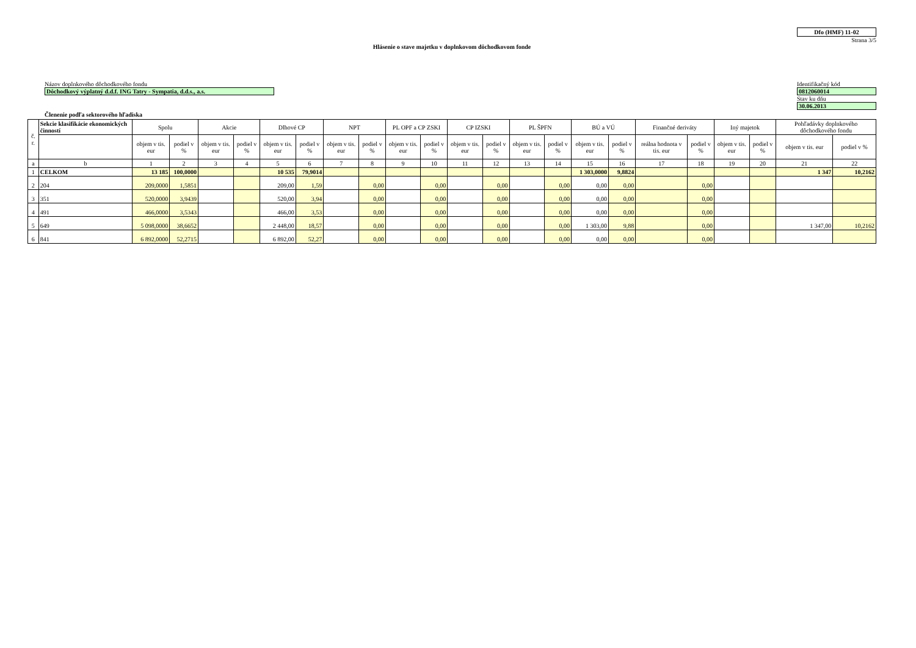Dfo (HMF) 11-02
Strana 3/5
Hlásenie o stave majetku v doplnkovom dôchodkovom fonde
Názov doplnkového dôchodkového fondu
Dôchodkový výplatný d.d.f. ING Tatry - Sympatia, d.d.s., a.s.
Identifikačný kód
0812060014
Stav ku dňu
30.06.2013
Členenie podľa sektorového hľadiska
| č. r. | Sekcie klasifikácie ekonomických činností | Spolu | | Akcie | | Dlhové CP | | NPT | | PL OPF a CP ZSKI | | CP IZSKI | | PL ŠPFN | | BÚ a VÚ | | Finančné deriváty | | Iný majetok | | Pohľadávky doplnkového dôchodkového fondu | |
| --- | --- | --- | --- | --- | --- | --- | --- | --- | --- | --- | --- | --- | --- | --- | --- | --- | --- | --- | --- | --- | --- | --- | --- |
| | | objem v tis. eur | podiel v % | objem v tis. eur | podiel v % | objem v tis. eur | podiel v % | objem v tis. eur | podiel v % | objem v tis. eur | podiel v % | objem v tis. eur | podiel v % | objem v tis. eur | podiel v % | objem v tis. eur | podiel v % | reálna hodnota v tis. eur | podiel v % | objem v tis. eur | podiel v % | objem v tis. eur | podiel v % |
| a | b | 1 | 2 | 3 | 4 | 5 | 6 | 7 | 8 | 9 | 10 | 11 | 12 | 13 | 14 | 15 | 16 | 17 | 18 | 19 | 20 | 21 | 22 |
| 1 | CELKOM | 13 185 | 100,0000 | | | 10 535 | 79,9014 | | | | | | | | | 1 303,0000 | 9,8824 | | | | | 1 347 | 10,2162 |
| 2 | 204 | 209,0000 | 1,5851 | | | 209,00 | 1,59 | | 0,00 | | 0,00 | | 0,00 | | 0,00 | 0,00 | 0,00 | | 0,00 | | | | |
| 3 | 351 | 520,0000 | 3,9439 | | | 520,00 | 3,94 | | 0,00 | | 0,00 | | 0,00 | | 0,00 | 0,00 | 0,00 | | 0,00 | | | | |
| 4 | 491 | 466,0000 | 3,5343 | | | 466,00 | 3,53 | | 0,00 | | 0,00 | | 0,00 | | 0,00 | 0,00 | 0,00 | | 0,00 | | | | |
| 5 | 649 | 5 098,0000 | 38,6652 | | | 2 448,00 | 18,57 | | 0,00 | | 0,00 | | 0,00 | | 0,00 | 1 303,00 | 9,88 | | 0,00 | | | 1 347,00 | 10,2162 |
| 6 | 841 | 6 892,0000 | 52,2715 | | | 6 892,00 | 52,27 | | 0,00 | | 0,00 | | 0,00 | | 0,00 | 0,00 | 0,00 | | 0,00 | | | | |